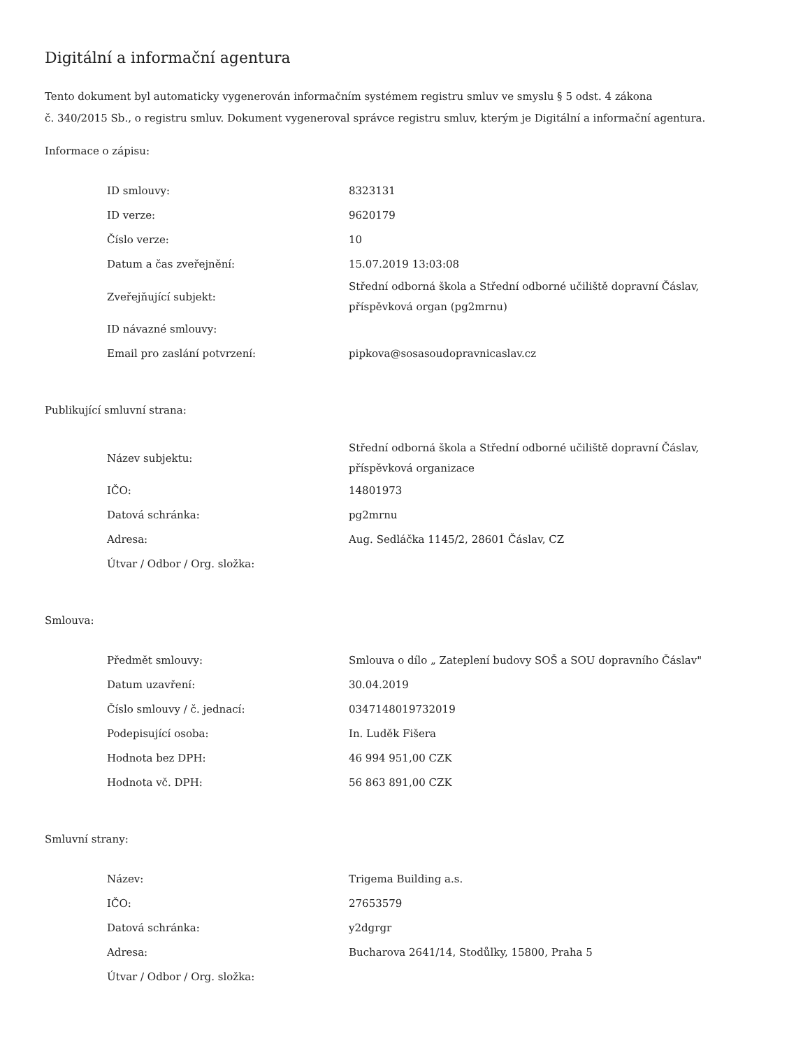Digitální a informační agentura
Tento dokument byl automaticky vygenerován informačním systémem registru smluv ve smyslu § 5 odst. 4 zákona
č. 340/2015 Sb., o registru smluv. Dokument vygeneroval správce registru smluv, kterým je Digitální a informační agentura.
Informace o zápisu:
| ID smlouvy: | 8323131 |
| ID verze: | 9620179 |
| Číslo verze: | 10 |
| Datum a čas zveřejnění: | 15.07.2019 13:03:08 |
| Zveřejňující subjekt: | Střední odborná škola a Střední odborné učiliště dopravní Čáslav, příspěvková organ (pg2mrnu) |
| ID návazné smlouvy: | |
| Email pro zaslání potvrzení: | pipkova@sosasoudopravnicaslav.cz |
Publikující smluvní strana:
| Název subjektu: | Střední odborná škola a Střední odborné učiliště dopravní Čáslav, příspěvková organizace |
| IČO: | 14801973 |
| Datová schránka: | pg2mrnu |
| Adresa: | Aug. Sedláčka 1145/2, 28601 Čáslav, CZ |
| Útvar / Odbor / Org. složka: | |
Smlouva:
| Předmět smlouvy: | Smlouva o dílo „ Zateplení budovy SOŠ a SOU dopravního Čáslav" |
| Datum uzavření: | 30.04.2019 |
| Číslo smlouvy / č. jednací: | 0347148019732019 |
| Podepisující osoba: | In. Luděk Fišera |
| Hodnota bez DPH: | 46 994 951,00 CZK |
| Hodnota vč. DPH: | 56 863 891,00 CZK |
Smluvní strany:
| Název: | Trigema Building a.s. |
| IČO: | 27653579 |
| Datová schránka: | y2dgrgr |
| Adresa: | Bucharova 2641/14, Stodůlky, 15800, Praha 5 |
| Útvar / Odbor / Org. složka: | |